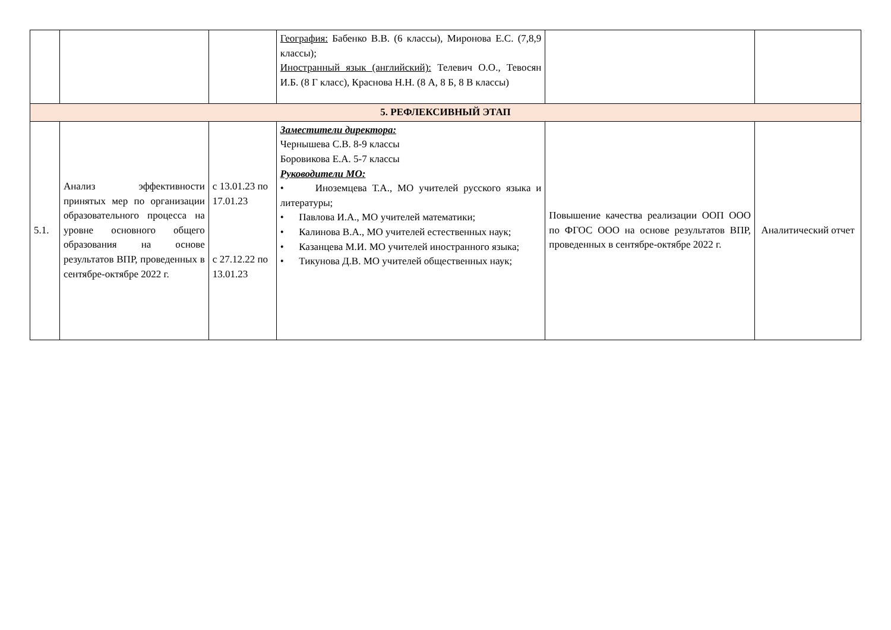| | | | География: Бабенко В.В. (6 классы), Миронова Е.С. (7,8,9 классы); Иностранный язык (английский): Телевич О.О., Тевосян И.Б. (8 Г класс), Краснова Н.Н. (8 А, 8 Б, 8 В классы) | | |
| 5. РЕФЛЕКСИВНЫЙ ЭТАП | | | | | |
| 5.1. | Анализ эффективности принятых мер по организации образовательного процесса на уровне основного общего образования на основе результатов ВПР, проведенных в сентябре-октябре 2022 г. | с 13.01.23 по 17.01.23 с 27.12.22 по 13.01.23 | Заместители директора: Чернышева С.В. 8-9 классы Боровикова Е.А. 5-7 классы Руководители МО: • Иноземцева Т.А., МО учителей русского языка и литературы; • Павлова И.А., МО учителей математики; • Калинова В.А., МО учителей естественных наук; • Казанцева М.И. МО учителей иностранного языка; • Тикунова Д.В. МО учителей общественных наук; | Повышение качества реализации ООП ООО по ФГОС ООО на основе результатов ВПР, проведенных в сентябре-октябре 2022 г. | Аналитический отчет |